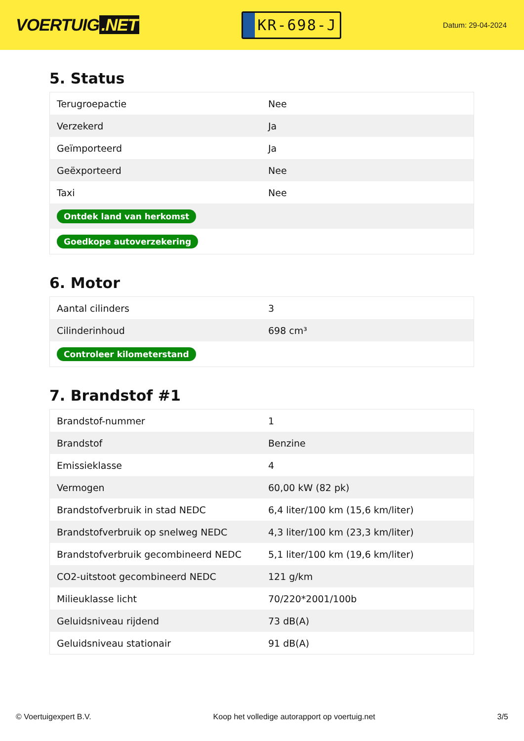VOERTUIG.NET
KR-698-J
Datum: 29-04-2024
5. Status
| Terugroepactie | Nee |
| Verzekerd | Ja |
| Geïmporteerd | Ja |
| Geëxporteerd | Nee |
| Taxi | Nee |
| Ontdek land van herkomst | |
| Goedkope autoverzekering | |
6. Motor
| Aantal cilinders | 3 |
| Cilinderinhoud | 698 cm³ |
| Controleer kilometerstand | |
7. Brandstof #1
| Brandstof-nummer | 1 |
| Brandstof | Benzine |
| Emissieklasse | 4 |
| Vermogen | 60,00 kW (82 pk) |
| Brandstofverbruik in stad NEDC | 6,4 liter/100 km (15,6 km/liter) |
| Brandstofverbruik op snelweg NEDC | 4,3 liter/100 km (23,3 km/liter) |
| Brandstofverbruik gecombineerd NEDC | 5,1 liter/100 km (19,6 km/liter) |
| CO2-uitstoot gecombineerd NEDC | 121 g/km |
| Milieuklasse licht | 70/220*2001/100b |
| Geluidsniveau rijdend | 73 dB(A) |
| Geluidsniveau stationair | 91 dB(A) |
© Voertuigexpert B.V. Koop het volledige autorapport op voertuig.net 3/5